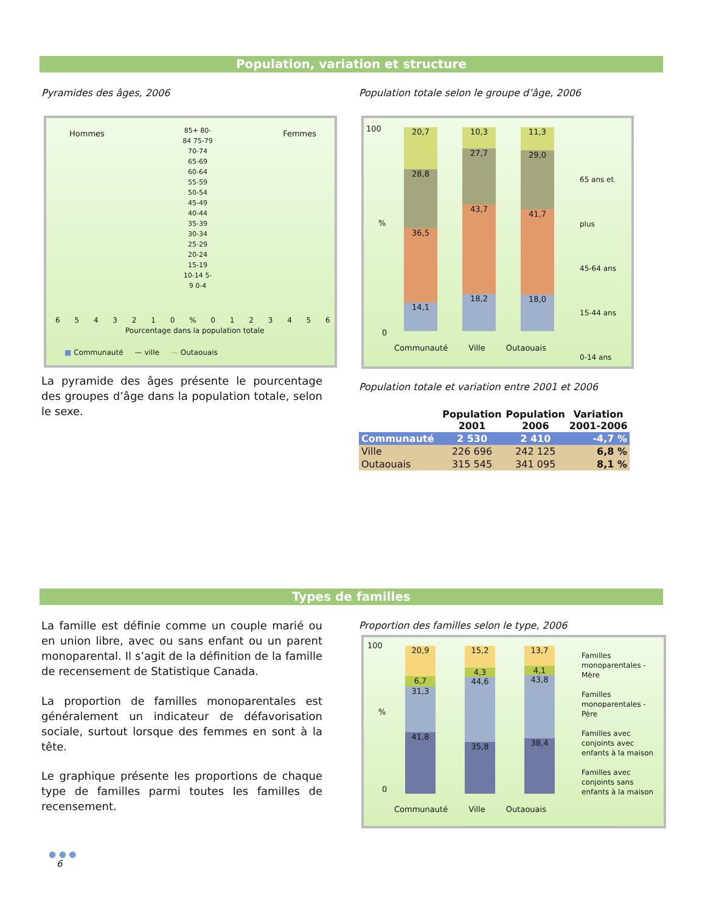Population, variation et structure
Pyramides des âges, 2006
Population totale selon le groupe d’âge, 2006
Hommes Femmes
85+ 80-84 75-79 70-74 65-69 60-64 55-59 50-54 45-49 40-44 35-39 30-34 25-29 20-24 15-19 10-14 5-9 0-4
6 5 4 3 2 1 0 % 0 1 2 3 4 5 6
Pourcentage dans la population totale
■ Communauté — ville — Outaouais
100
%
0
20,7
28,8
36,5
14,1
10,3
27,7
43,7
18,2
11,3
29,0
41,7
18,0
Communauté Ville Outaouais
65 ans et plus
45-64 ans
15-44 ans
0-14 ans
La pyramide des âges présente le pourcentage des groupes d’âge dans la population totale, selon le sexe.
Population totale et variation entre 2001 et 2006
| | Population 2001 | Population 2006 | Variation 2001-2006 |
| --- | --- | --- | --- |
| Communauté | 2 530 | 2 410 | -4,7 % |
| Ville | 226 696 | 242 125 | 6,8 % |
| Outaouais | 315 545 | 341 095 | 8,1 % |
Types de familles
La famille est définie comme un couple marié ou en union libre, avec ou sans enfant ou un parent monoparental. Il s’agit de la définition de la famille de recensement de Statistique Canada.
La proportion de familles monoparentales est généralement un indicateur de défavorisation sociale, surtout lorsque des femmes en sont à la tête.
Le graphique présente les proportions de chaque type de familles parmi toutes les familles de recensement.
Proportion des familles selon le type, 2006
100
%
0
20,9
6,7
31,3
41,8
15,2
4,3
44,6
35,8
13,7
4,1
43,8
38,4
Communauté Ville Outaouais
Familles monoparentales - Mère
Familles monoparentales - Père
Familles avec conjoints avec enfants à la maison
Familles avec conjoints sans enfants à la maison
● ● ●
6